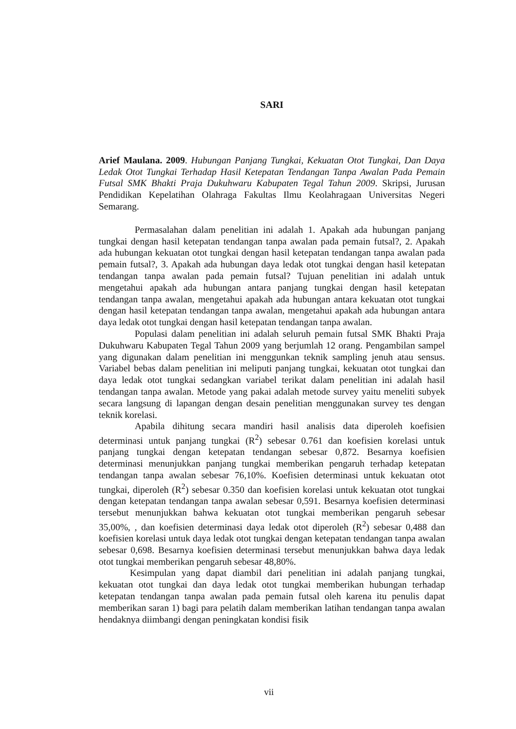SARI
Arief Maulana. 2009. Hubungan Panjang Tungkai, Kekuatan Otot Tungkai, Dan Daya Ledak Otot Tungkai Terhadap Hasil Ketepatan Tendangan Tanpa Awalan Pada Pemain Futsal SMK Bhakti Praja Dukuhwaru Kabupaten Tegal Tahun 2009. Skripsi, Jurusan Pendidikan Kepelatihan Olahraga Fakultas Ilmu Keolahragaan Universitas Negeri Semarang.
Permasalahan dalam penelitian ini adalah 1. Apakah ada hubungan panjang tungkai dengan hasil ketepatan tendangan tanpa awalan pada pemain futsal?, 2. Apakah ada hubungan kekuatan otot tungkai dengan hasil ketepatan tendangan tanpa awalan pada pemain futsal?, 3. Apakah ada hubungan daya ledak otot tungkai dengan hasil ketepatan tendangan tanpa awalan pada pemain futsal? Tujuan penelitian ini adalah untuk mengetahui apakah ada hubungan antara panjang tungkai dengan hasil ketepatan tendangan tanpa awalan, mengetahui apakah ada hubungan antara kekuatan otot tungkai dengan hasil ketepatan tendangan tanpa awalan, mengetahui apakah ada hubungan antara daya ledak otot tungkai dengan hasil ketepatan tendangan tanpa awalan.
Populasi dalam penelitian ini adalah seluruh pemain futsal SMK Bhakti Praja Dukuhwaru Kabupaten Tegal Tahun 2009 yang berjumlah 12 orang. Pengambilan sampel yang digunakan dalam penelitian ini menggunkan teknik sampling jenuh atau sensus. Variabel bebas dalam penelitian ini meliputi panjang tungkai, kekuatan otot tungkai dan daya ledak otot tungkai sedangkan variabel terikat dalam penelitian ini adalah hasil tendangan tanpa awalan. Metode yang pakai adalah metode survey yaitu meneliti subyek secara langsung di lapangan dengan desain penelitian menggunakan survey tes dengan teknik korelasi.
Apabila dihitung secara mandiri hasil analisis data diperoleh koefisien determinasi untuk panjang tungkai (R<sup>2</sup>) sebesar 0.761 dan koefisien korelasi untuk panjang tungkai dengan ketepatan tendangan sebesar 0,872. Besarnya koefisien determinasi menunjukkan panjang tungkai memberikan pengaruh terhadap ketepatan tendangan tanpa awalan sebesar 76,10%. Koefisien determinasi untuk kekuatan otot tungkai, diperoleh (R<sup>2</sup>) sebesar 0.350 dan koefisien korelasi untuk kekuatan otot tungkai dengan ketepatan tendangan tanpa awalan sebesar 0,591. Besarnya koefisien determinasi tersebut menunjukkan bahwa kekuatan otot tungkai memberikan pengaruh sebesar 35,00%, , dan koefisien determinasi daya ledak otot diperoleh (R<sup>2</sup>) sebesar 0,488 dan koefisien korelasi untuk daya ledak otot tungkai dengan ketepatan tendangan tanpa awalan sebesar 0,698. Besarnya koefisien determinasi tersebut menunjukkan bahwa daya ledak otot tungkai memberikan pengaruh sebesar 48,80%.
Kesimpulan yang dapat diambil dari penelitian ini adalah panjang tungkai, kekuatan otot tungkai dan daya ledak otot tungkai memberikan hubungan terhadap ketepatan tendangan tanpa awalan pada pemain futsal oleh karena itu penulis dapat memberikan saran 1) bagi para pelatih dalam memberikan latihan tendangan tanpa awalan hendaknya diimbangi dengan peningkatan kondisi fisik
vii